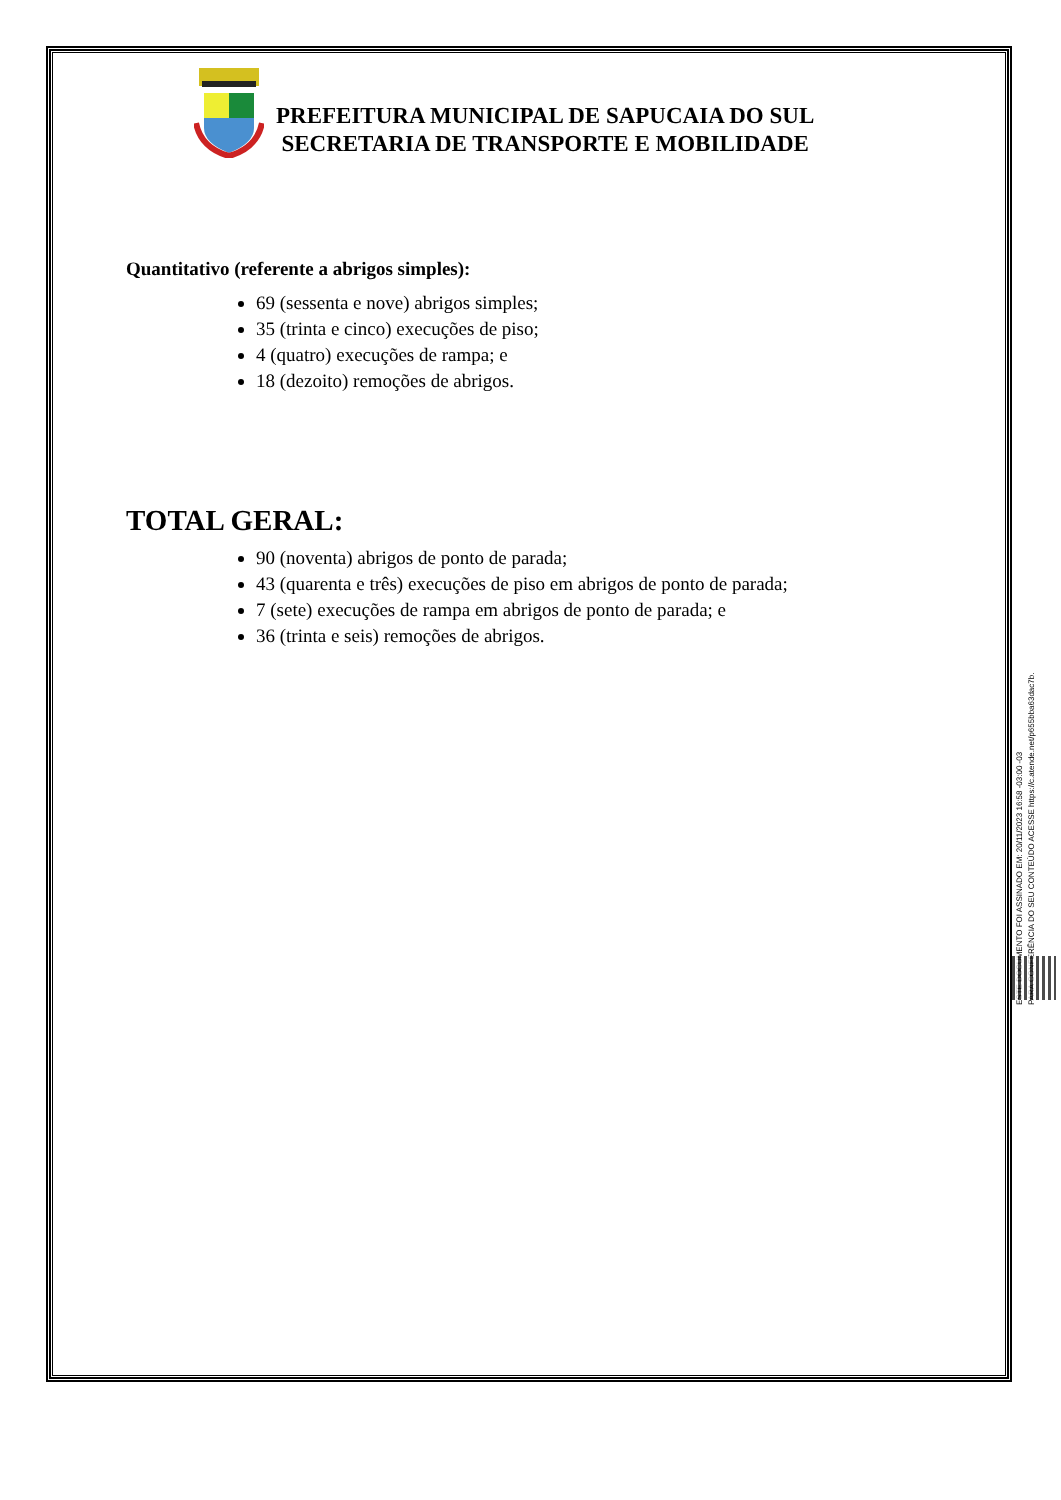PREFEITURA MUNICIPAL DE SAPUCAIA DO SUL
SECRETARIA DE TRANSPORTE E MOBILIDADE
Quantitativo (referente a abrigos simples):
69 (sessenta e nove) abrigos simples;
35 (trinta e cinco) execuções de piso;
4 (quatro) execuções de rampa; e
18 (dezoito) remoções de abrigos.
TOTAL GERAL:
90 (noventa) abrigos de ponto de parada;
43 (quarenta e três) execuções de piso em abrigos de ponto de parada;
7 (sete) execuções de rampa em abrigos de ponto de parada; e
36 (trinta e seis) remoções de abrigos.
ESTE DOCUMENTO FOI ASSINADO EM: 20/11/2023 16:58 -03:00 -03
PARA CONFERÊNCIA DO SEU CONTEÚDO ACESSE https://c.atende.net/p655bba63dac7b.